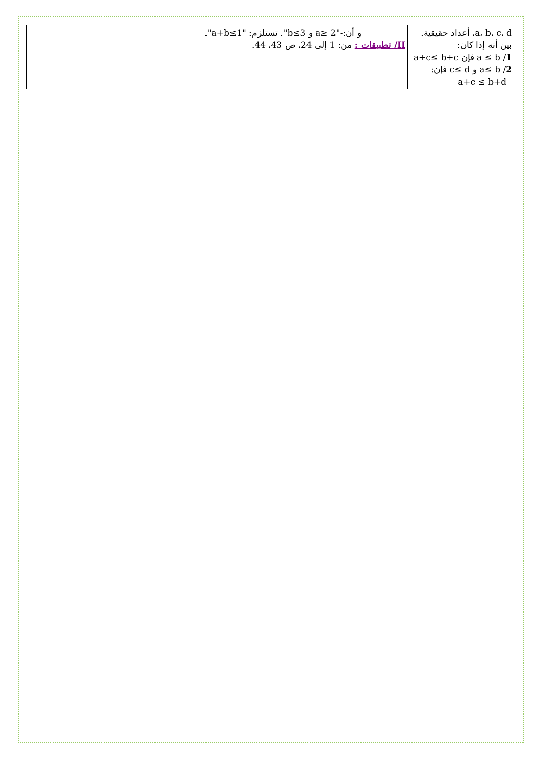| a، b، c، d، أعداد حقيقية. بين أنه إذا كان: 1 / a ≤ b فإن a+c≤ b+c 2 / a≤ b و c≤ d فإن: a+c ≤ b+d | و أن:-"2 ≤a و b≤3". تستلزم: "a+b≤1". II/ تطبيقات : من: 1 إلى 24، ص 43، 44. | |